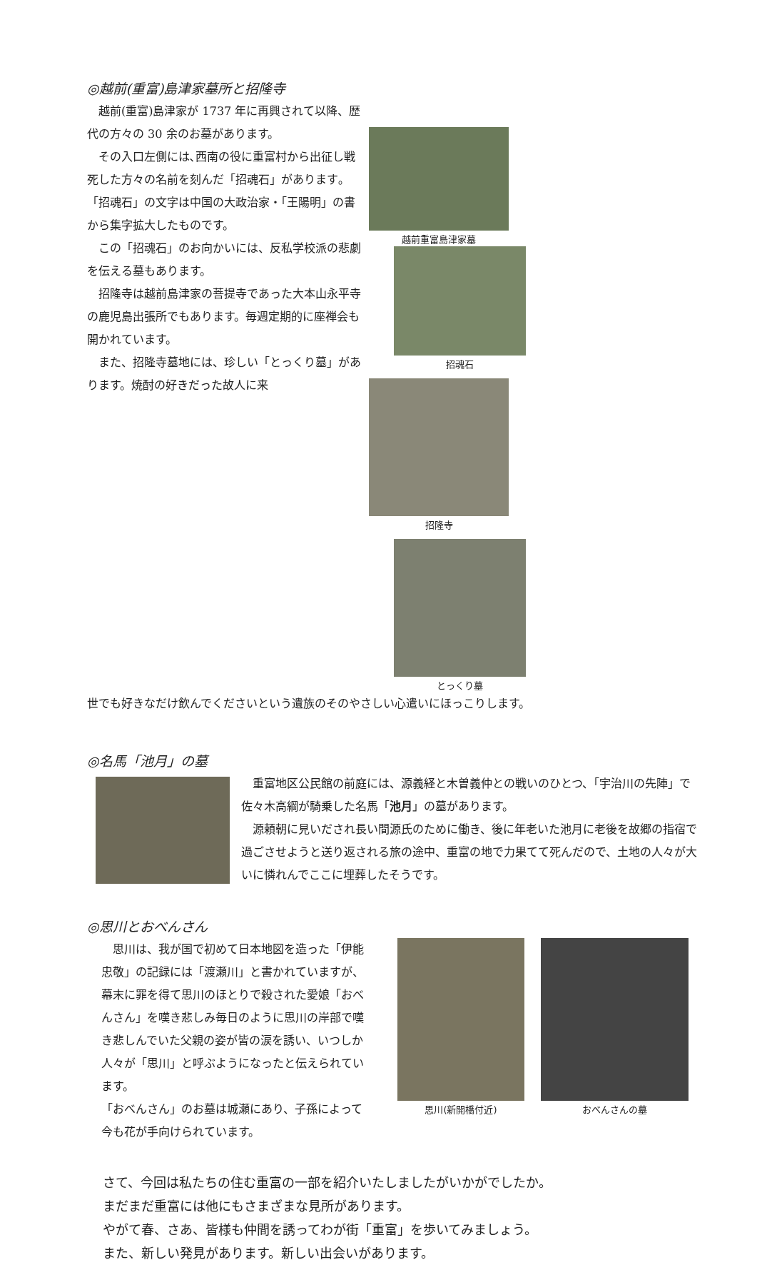◎越前(重富)島津家墓所と招隆寺
 越前(重富)島津家が 1737 年に再興されて以降、歴代の方々の 30 余のお墓があります。
 その入口左側には､西南の役に重富村から出征し戦死した方々の名前を刻んだ「招魂石」があります｡「招魂石」の文字は中国の大政治家・「王陽明」の書から集字拡大したものです。
 この「招魂石」のお向かいには、反私学校派の悲劇を伝える墓もあります。
 招隆寺は越前島津家の菩提寺であった大本山永平寺の鹿児島出張所でもあります。毎週定期的に座禅会も開かれています。
 また、招隆寺墓地には、珍しい「とっくり墓」があります。焼酎の好きだった故人に来
越前重富島津家墓 招魂石
招隆寺 とっくり墓
世でも好きなだけ飲んでくださいという遺族のそのやさしい心遣いにほっこりします。
◎名馬「池月」の墓
 重富地区公民館の前庭には、源義経と木曽義仲との戦いのひとつ、「宇治川の先陣」で佐々木高綱が騎乗した名馬「池月」の墓があります。
 源頼朝に見いだされ長い間源氏のために働き、後に年老いた池月に老後を故郷の指宿で過ごさせようと送り返される旅の途中、重富の地で力果てて死んだので、土地の人々が大いに憐れんでここに埋葬したそうです。
◎思川とおべんさん
 思川は、我が国で初めて日本地図を造った「伊能忠敬」の記録には「渡瀬川」と書かれていますが、幕末に罪を得て思川のほとりで殺された愛娘「おべんさん」を嘆き悲しみ毎日のように思川の岸部で嘆き悲しんでいた父親の姿が皆の涙を誘い、いつしか人々が「思川」と呼ぶようになったと伝えられています。
「おべんさん」のお墓は城瀬にあり、子孫によって今も花が手向けられています。
思川(新開橋付近) おべんさんの墓
さて、今回は私たちの住む重富の一部を紹介いたしましたがいかがでしたか。
まだまだ重富には他にもさまざまな見所があります。
やがて春、さあ、皆様も仲間を誘ってわが街「重富」を歩いてみましょう。
また、新しい発見があります。新しい出会いがあります。